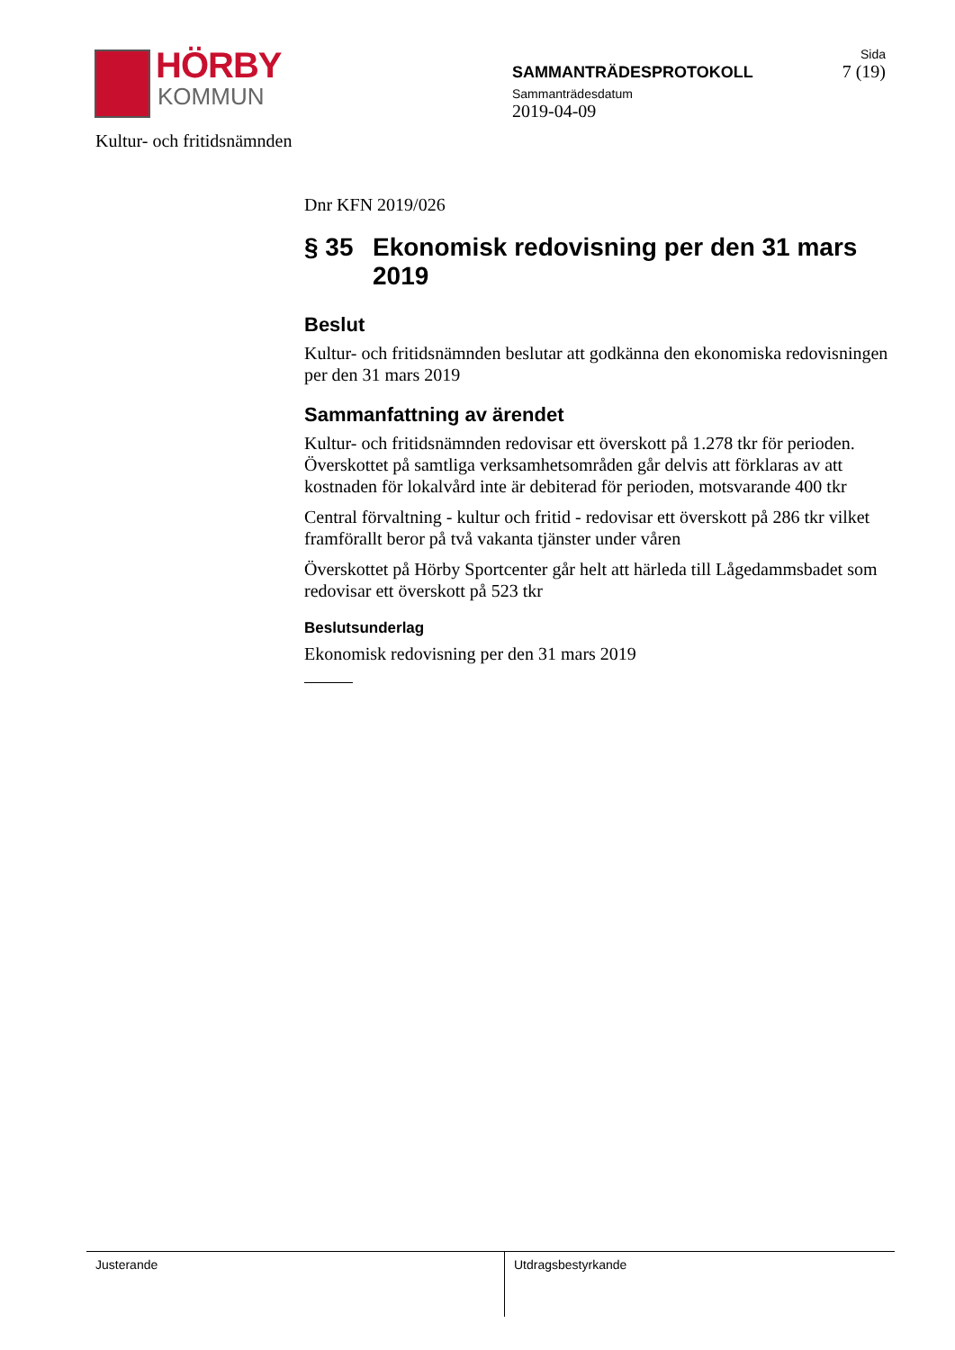HÖRBY
KOMMUN
SAMMANTRÄDESPROTOKOLL
Sammanträdesdatum
2019-04-09
Sida
7 (19)
Kultur- och fritidsnämnden
Dnr KFN 2019/026
§ 35 Ekonomisk redovisning per den 31 mars 2019
Beslut
Kultur- och fritidsnämnden beslutar att godkänna den ekonomiska redovisningen per den 31 mars 2019
Sammanfattning av ärendet
Kultur- och fritidsnämnden redovisar ett överskott på 1.278 tkr för perioden. Överskottet på samtliga verksamhetsområden går delvis att förklaras av att kostnaden för lokalvård inte är debiterad för perioden, motsvarande 400 tkr
Central förvaltning - kultur och fritid - redovisar ett överskott på 286 tkr vilket framförallt beror på två vakanta tjänster under våren
Överskottet på Hörby Sportcenter går helt att härleda till Lågedammsbadet som redovisar ett överskott på 523 tkr
Beslutsunderlag
Ekonomisk redovisning per den 31 mars 2019
Justerande Utdragsbestyrkande